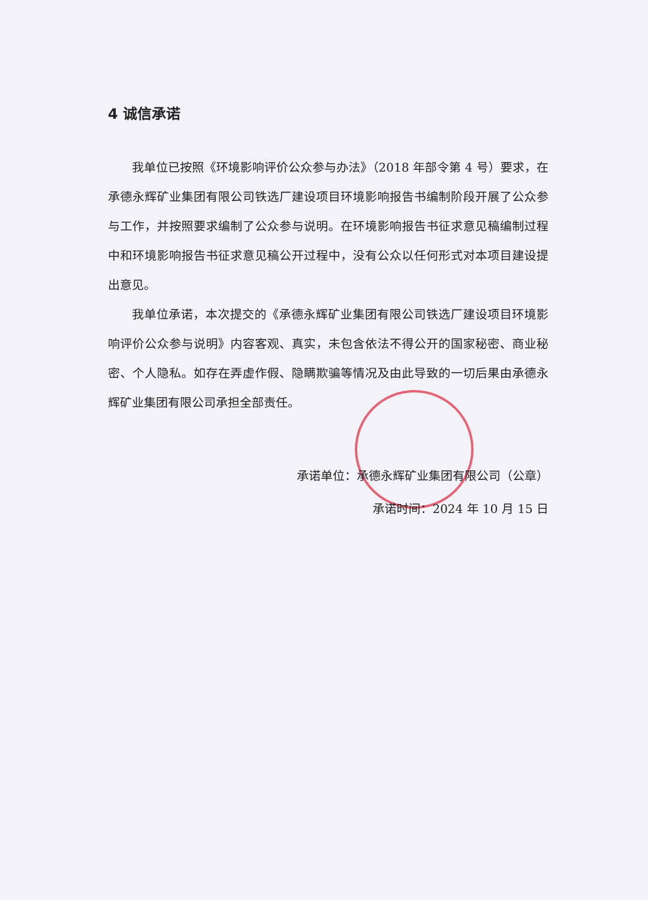4 诚信承诺
我单位已按照《环境影响评价公众参与办法》（2018 年部令第 4 号）要求，在承德永辉矿业集团有限公司铁选厂建设项目环境影响报告书编制阶段开展了公众参与工作，并按照要求编制了公众参与说明。在环境影响报告书征求意见稿编制过程中和环境影响报告书征求意见稿公开过程中，没有公众以任何形式对本项目建设提出意见。
我单位承诺，本次提交的《承德永辉矿业集团有限公司铁选厂建设项目环境影响评价公众参与说明》内容客观、真实，未包含依法不得公开的国家秘密、商业秘密、个人隐私。如存在弄虚作假、隐瞒欺骗等情况及由此导致的一切后果由承德永辉矿业集团有限公司承担全部责任。
承诺单位：承德永辉矿业集团有限公司（公章）
承诺时间：2024 年 10 月 15 日